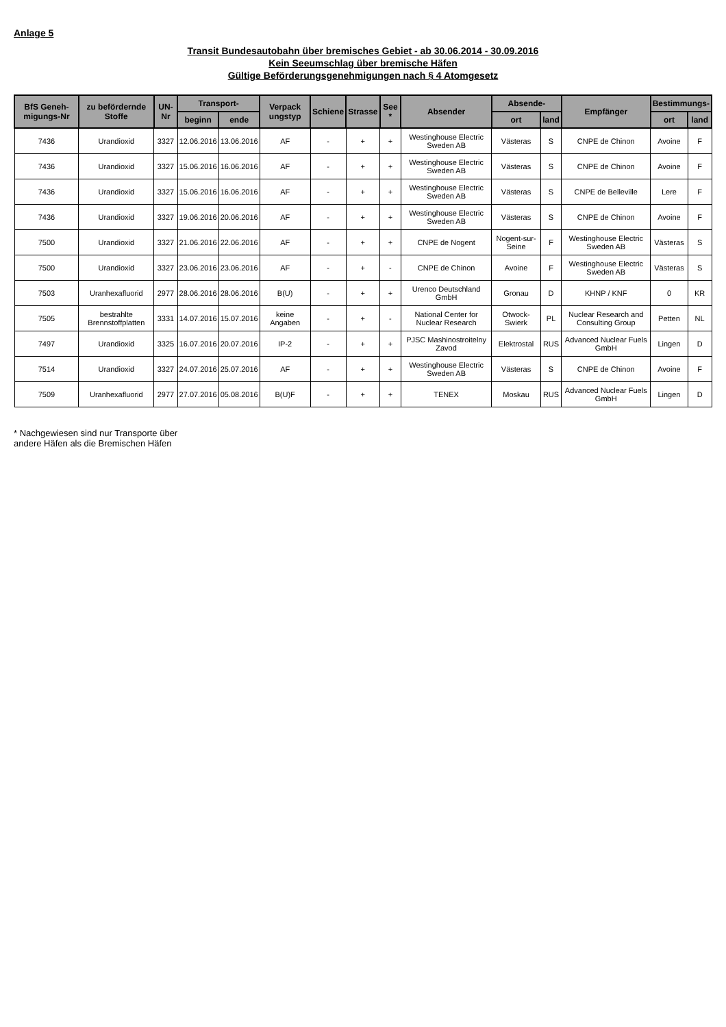Anlage 5
Transit Bundesautobahn über bremisches Gebiet - ab 30.06.2014 - 30.09.2016
Kein Seeumschlag über bremische Häfen
Gültige Beförderungsgenehmigungen nach § 4 Atomgesetz
| BfS Geneh-migungs-Nr | zu befördernde Stoffe | UN-Nr | Transport- | | Verpack ungstyp | Schiene | Strasse | See * | Absender | Absende- | | Empfänger | Bestimmungs- | |
| --- | --- | --- | --- | --- | --- | --- | --- | --- | --- | --- | --- | --- | --- | --- |
| | | | beginn | ende | | | | | | ort | land | | ort | land |
| 7436 | Urandioxid | 3327 | 12.06.2016 | 13.06.2016 | AF | - | + | + | Westinghouse Electric Sweden AB | Västeras | S | CNPE de Chinon | Avoine | F |
| 7436 | Urandioxid | 3327 | 15.06.2016 | 16.06.2016 | AF | - | + | + | Westinghouse Electric Sweden AB | Västeras | S | CNPE de Chinon | Avoine | F |
| 7436 | Urandioxid | 3327 | 15.06.2016 | 16.06.2016 | AF | - | + | + | Westinghouse Electric Sweden AB | Västeras | S | CNPE de Belleville | Lere | F |
| 7436 | Urandioxid | 3327 | 19.06.2016 | 20.06.2016 | AF | - | + | + | Westinghouse Electric Sweden AB | Västeras | S | CNPE de Chinon | Avoine | F |
| 7500 | Urandioxid | 3327 | 21.06.2016 | 22.06.2016 | AF | - | + | + | CNPE de Nogent | Nogent-sur-Seine | F | Westinghouse Electric Sweden AB | Västeras | S |
| 7500 | Urandioxid | 3327 | 23.06.2016 | 23.06.2016 | AF | - | + | - | CNPE de Chinon | Avoine | F | Westinghouse Electric Sweden AB | Västeras | S |
| 7503 | Uranhexafluorid | 2977 | 28.06.2016 | 28.06.2016 | B(U) | - | + | + | Urenco Deutschland GmbH | Gronau | D | KHNP / KNF | 0 | KR |
| 7505 | bestrahlte Brennstoffplatten | 3331 | 14.07.2016 | 15.07.2016 | keine Angaben | - | + | - | National Center for Nuclear Research | Otwock-Swierk | PL | Nuclear Research and Consulting Group | Petten | NL |
| 7497 | Urandioxid | 3325 | 16.07.2016 | 20.07.2016 | IP-2 | - | + | + | PJSC Mashinostroitelny Zavod | Elektrostal | RUS | Advanced Nuclear Fuels GmbH | Lingen | D |
| 7514 | Urandioxid | 3327 | 24.07.2016 | 25.07.2016 | AF | - | + | + | Westinghouse Electric Sweden AB | Västeras | S | CNPE de Chinon | Avoine | F |
| 7509 | Uranhexafluorid | 2977 | 27.07.2016 | 05.08.2016 | B(U)F | - | + | + | TENEX | Moskau | RUS | Advanced Nuclear Fuels GmbH | Lingen | D |
* Nachgewiesen sind nur Transporte über
andere Häfen als die Bremischen Häfen